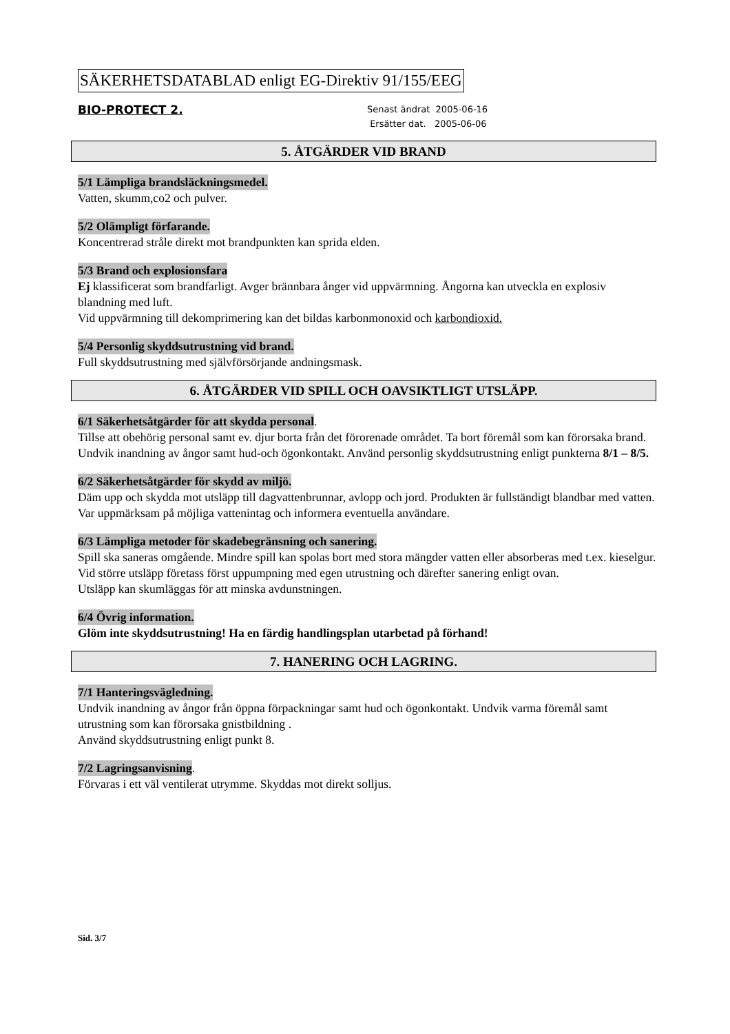SÄKERHETSDATABLAD enligt EG-Direktiv 91/155/EEG
BIO-PROTECT 2.
Senast ändrat 2005-06-16
Ersätter dat. 2005-06-06
5. ÅTGÄRDER VID BRAND
5/1 Lämpliga brandsläckningsmedel.
Vatten, skumm,co2 och pulver.
5/2 Olämpligt förfarande.
Koncentrerad stråle direkt mot brandpunkten kan sprida elden.
5/3 Brand och explosionsfara
Ej klassificerat som brandfarligt. Avger brännbara ånger vid uppvärmning. Ångorna kan utveckla en explosiv blandning med luft.
Vid uppvärmning till dekomprimering kan det bildas karbonmonoxid och karbondioxid.
5/4 Personlig skyddsutrustning vid brand.
Full skyddsutrustning med självförsörjande andningsmask.
6. ÅTGÄRDER VID SPILL OCH OAVSIKTLIGT UTSLÄPP.
6/1 Säkerhetsåtgärder för att skydda personal
.
Tillse att obehörig personal samt ev. djur borta från det förorenade området. Ta bort föremål som kan förorsaka brand. Undvik inandning av ångor samt hud-och ögonkontakt. Använd personlig skyddsutrustning enligt punkterna 8/1 – 8/5.
6/2 Säkerhetsåtgärder för skydd av miljö.
Däm upp och skydda mot utsläpp till dagvattenbrunnar, avlopp och jord. Produkten är fullständigt blandbar med vatten. Var uppmärksam på möjliga vattenintag och informera eventuella användare.
6/3 Lämpliga metoder för skadebegränsning och sanering.
Spill ska saneras omgående. Mindre spill kan spolas bort med stora mängder vatten eller absorberas med t.ex. kieselgur.
Vid större utsläpp företass först uppumpning med egen utrustning och därefter sanering enligt ovan.
Utsläpp kan skumläggas för att minska avdunstningen.
6/4 Övrig information.
Glöm inte skyddsutrustning! Ha en färdig handlingsplan utarbetad på förhand!
7. HANERING OCH LAGRING.
7/1 Hanteringsvägledning.
Undvik inandning av ångor från öppna förpackningar samt hud och ögonkontakt. Undvik varma föremål samt utrustning som kan förorsaka gnistbildning .
Använd skyddsutrustning enligt punkt 8.
7/2 Lagringsanvisning
.
Förvaras i ett väl ventilerat utrymme. Skyddas mot direkt solljus.
Sid. 3/7